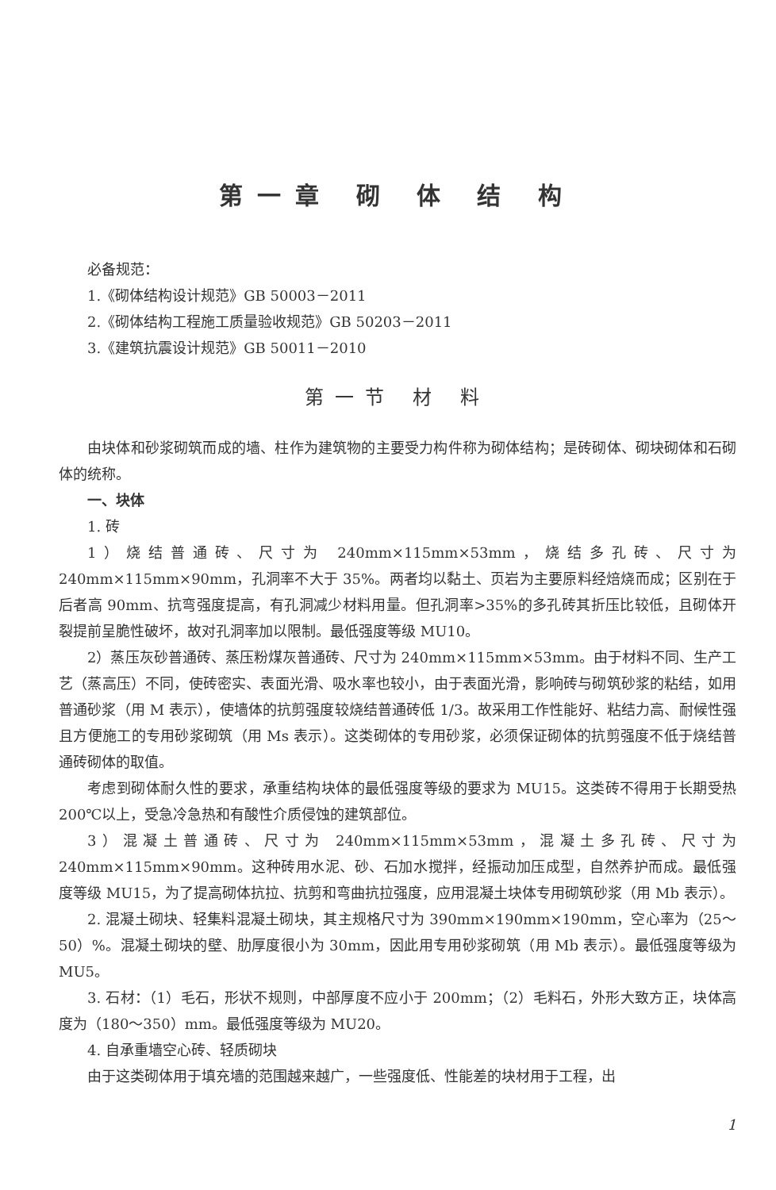第一章 砌 体 结 构
必备规范：
1.《砌体结构设计规范》GB 50003－2011
2.《砌体结构工程施工质量验收规范》GB 50203－2011
3.《建筑抗震设计规范》GB 50011－2010
第一节 材 料
由块体和砂浆砌筑而成的墙、柱作为建筑物的主要受力构件称为砌体结构；是砖砌体、砌块砌体和石砌体的统称。
一、块体
1. 砖
1）烧结普通砖、尺寸为 240mm×115mm×53mm，烧结多孔砖、尺寸为 240mm×115mm×90mm，孔洞率不大于 35%。两者均以黏土、页岩为主要原料经焙烧而成；区别在于后者高 90mm、抗弯强度提高，有孔洞减少材料用量。但孔洞率>35%的多孔砖其折压比较低，且砌体开裂提前呈脆性破坏，故对孔洞率加以限制。最低强度等级 MU10。
2）蒸压灰砂普通砖、蒸压粉煤灰普通砖、尺寸为 240mm×115mm×53mm。由于材料不同、生产工艺（蒸高压）不同，使砖密实、表面光滑、吸水率也较小，由于表面光滑，影响砖与砌筑砂浆的粘结，如用普通砂浆（用 M 表示），使墙体的抗剪强度较烧结普通砖低 1/3。故采用工作性能好、粘结力高、耐候性强且方便施工的专用砂浆砌筑（用 Ms 表示）。这类砌体的专用砂浆，必须保证砌体的抗剪强度不低于烧结普通砖砌体的取值。
考虑到砌体耐久性的要求，承重结构块体的最低强度等级的要求为 MU15。这类砖不得用于长期受热 200℃以上，受急冷急热和有酸性介质侵蚀的建筑部位。
3）混凝土普通砖、尺寸为 240mm×115mm×53mm，混凝土多孔砖、尺寸为 240mm×115mm×90mm。这种砖用水泥、砂、石加水搅拌，经振动加压成型，自然养护而成。最低强度等级 MU15，为了提高砌体抗拉、抗剪和弯曲抗拉强度，应用混凝土块体专用砌筑砂浆（用 Mb 表示）。
2. 混凝土砌块、轻集料混凝土砌块，其主规格尺寸为 390mm×190mm×190mm，空心率为（25～50）%。混凝土砌块的壁、肋厚度很小为 30mm，因此用专用砂浆砌筑（用 Mb 表示）。最低强度等级为 MU5。
3. 石材：（1）毛石，形状不规则，中部厚度不应小于 200mm；（2）毛料石，外形大致方正，块体高度为（180～350）mm。最低强度等级为 MU20。
4. 自承重墙空心砖、轻质砌块
由于这类砌体用于填充墙的范围越来越广，一些强度低、性能差的块材用于工程，出
1